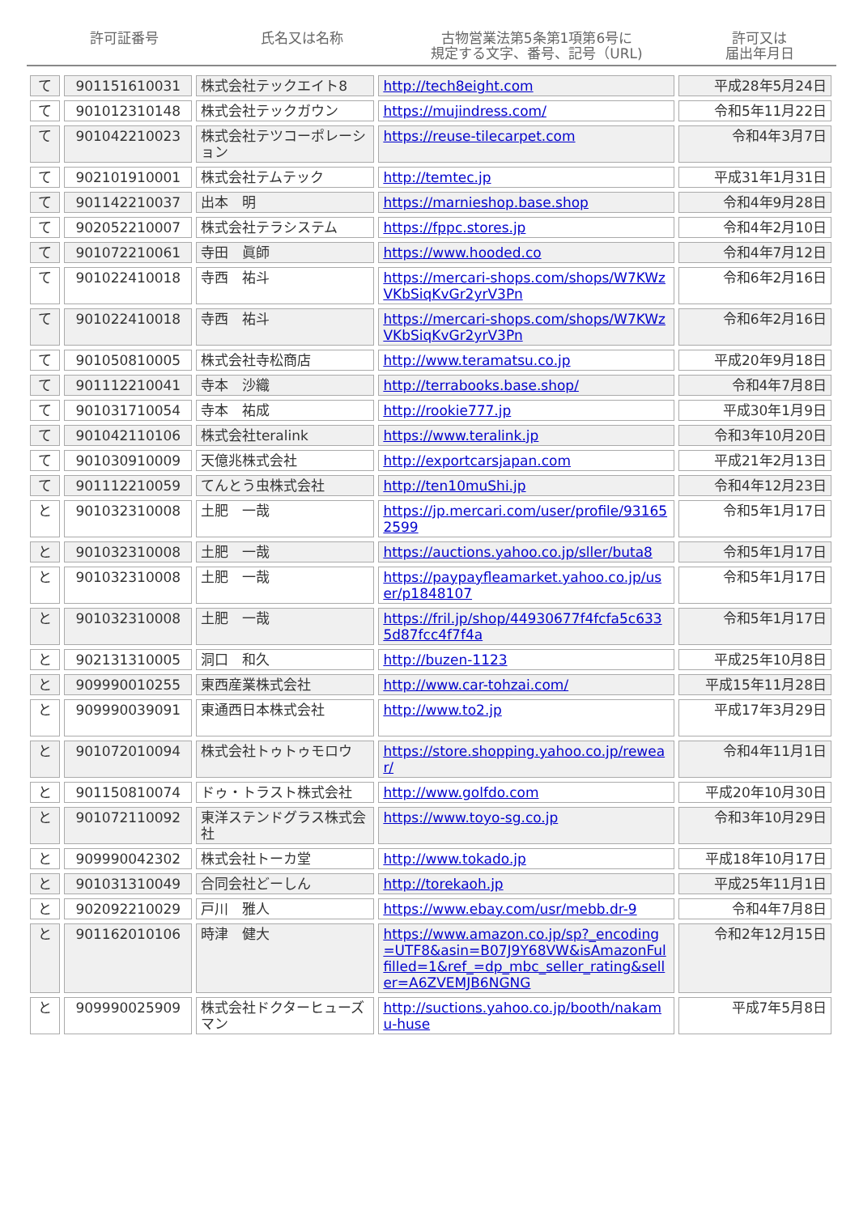許可証番号 氏名又は名称 古物営業法第5条第1項第6号に
規定する文字、番号、記号（URL)
許可又は
届出年月日
| て | 901151610031 | 株式会社テックエイト8 | http://tech8eight.com | 平成28年5月24日 |
| て | 901012310148 | 株式会社テックガウン | https://mujindress.com/ | 令和5年11月22日 |
| て | 901042210023 | 株式会社テツコーポレーション | https://reuse-tilecarpet.com | 令和4年3月7日 |
| て | 902101910001 | 株式会社テムテック | http://temtec.jp | 平成31年1月31日 |
| て | 901142210037 | 出本 明 | https://marnieshop.base.shop | 令和4年9月28日 |
| て | 902052210007 | 株式会社テラシステム | https://fppc.stores.jp | 令和4年2月10日 |
| て | 901072210061 | 寺田 眞師 | https://www.hooded.co | 令和4年7月12日 |
| て | 901022410018 | 寺西 祐斗 | https://mercari-shops.com/shops/W7KWzVKbSiqKvGr2yrV3Pn | 令和6年2月16日 |
| て | 901022410018 | 寺西 祐斗 | https://mercari-shops.com/shops/W7KWzVKbSiqKvGr2yrV3Pn | 令和6年2月16日 |
| て | 901050810005 | 株式会社寺松商店 | http://www.teramatsu.co.jp | 平成20年9月18日 |
| て | 901112210041 | 寺本 沙織 | http://terrabooks.base.shop/ | 令和4年7月8日 |
| て | 901031710054 | 寺本 祐成 | http://rookie777.jp | 平成30年1月9日 |
| て | 901042110106 | 株式会社teralink | https://www.teralink.jp | 令和3年10月20日 |
| て | 901030910009 | 天億兆株式会社 | http://exportcarsjapan.com | 平成21年2月13日 |
| て | 901112210059 | てんとう虫株式会社 | http://ten10muShi.jp | 令和4年12月23日 |
| と | 901032310008 | 土肥 一哉 | https://jp.mercari.com/user/profile/931652599 | 令和5年1月17日 |
| と | 901032310008 | 土肥 一哉 | https://auctions.yahoo.co.jp/sller/buta8 | 令和5年1月17日 |
| と | 901032310008 | 土肥 一哉 | https://paypayfleamarket.yahoo.co.jp/user/p1848107 | 令和5年1月17日 |
| と | 901032310008 | 土肥 一哉 | https://fril.jp/shop/44930677f4fcfa5c6335d87fcc4f7f4a | 令和5年1月17日 |
| と | 902131310005 | 洞口 和久 | http://buzen-1123 | 平成25年10月8日 |
| と | 909990010255 | 東西産業株式会社 | http://www.car-tohzai.com/ | 平成15年11月28日 |
| と | 909990039091 | 東通西日本株式会社 | http://www.to2.jp | 平成17年3月29日 |
| と | 901072010094 | 株式会社トゥトゥモロウ | https://store.shopping.yahoo.co.jp/rewear/ | 令和4年11月1日 |
| と | 901150810074 | ドゥ・トラスト株式会社 | http://www.golfdo.com | 平成20年10月30日 |
| と | 901072110092 | 東洋ステンドグラス株式会社 | https://www.toyo-sg.co.jp | 令和3年10月29日 |
| と | 909990042302 | 株式会社トーカ堂 | http://www.tokado.jp | 平成18年10月17日 |
| と | 901031310049 | 合同会社どーしん | http://torekaoh.jp | 平成25年11月1日 |
| と | 902092210029 | 戸川 雅人 | https://www.ebay.com/usr/mebb.dr-9 | 令和4年7月8日 |
| と | 901162010106 | 時津 健大 | https://www.amazon.co.jp/sp?_encoding=UTF8&asin=B07J9Y68VW&isAmazonFulfilled=1&ref_=dp_mbc_seller_rating&seller=A6ZVEMJB6NGNG | 令和2年12月15日 |
| と | 909990025909 | 株式会社ドクターヒューズマン | http://suctions.yahoo.co.jp/booth/nakamu-huse | 平成7年5月8日 |